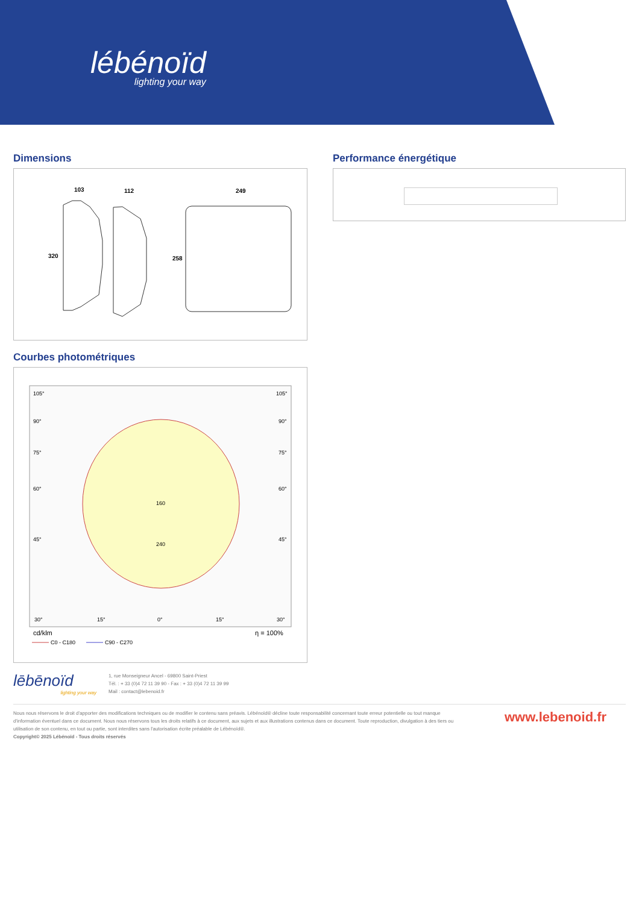lébénoïd
lighting your way
Dimensions
103
112
249
320
258
Courbes photométriques
105°
105°
90°
90°
75°
75°
60°
60°
45°
45°
160
240
30°
15°
0°
15°
30°
cd/klm
η = 100%
C0 - C180
C90 - C270
Performance énergétique
lēbēnoïd
lighting your way
1, rue Monseigneur Ancel - 69800 Saint-Priest
Tél. : + 33 (0)4 72 11 39 90 - Fax : + 33 (0)4 72 11 39 99
Mail : contact@lebenoid.fr
Nous nous réservons le droit d'apporter des modifications techniques ou de modifier le contenu sans préavis. Lébénoïd® décline toute responsabilité concernant toute erreur potentielle ou tout manque d'information éventuel dans ce document. Nous nous réservons tous les droits relatifs à ce document, aux sujets et aux illustrations contenus dans ce document. Toute reproduction, divulgation à des tiers ou utilisation de son contenu, en tout ou partie, sont interdites sans l'autorisation écrite préalable de Lébénoïd®.
Copyright© 2025 Lébénoïd - Tous droits réservés
www.lebenoid.fr